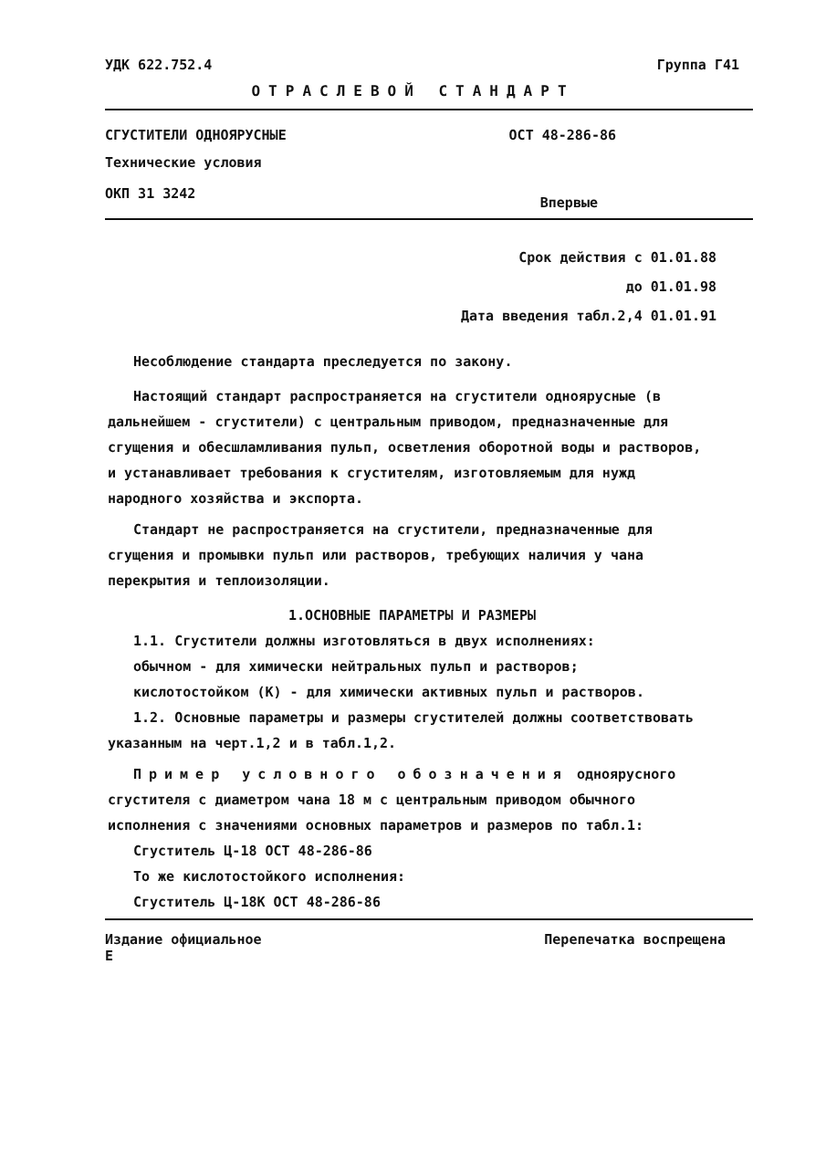УДК 622.752.4 Группа Г41
ОТРАСЛЕВОЙ СТАНДАРТ
СГУСТИТЕЛИ ОДНОЯРУСНЫЕ ОСТ 48-286-86
Технические условия
ОКП 31 3242 Впервые
Срок действия с 01.01.88
до 01.01.98
Дата введения табл.2,4 01.01.91
Несоблюдение стандарта преследуется по закону.
Настоящий стандарт распространяется на сгустители одноярусные (в дальнейшем - сгустители) с центральным приводом, предназначенные для сгущения и обесшламливания пульп, осветления оборотной воды и растворов, и устанавливает требования к сгустителям, изготовляемым для нужд народного хозяйства и экспорта.
Стандарт не распространяется на сгустители, предназначенные для сгущения и промывки пульп или растворов, требующих наличия у чана перекрытия и теплоизоляции.
1.ОСНОВНЫЕ ПАРАМЕТРЫ И РАЗМЕРЫ
1.1. Сгустители должны изготовляться в двух исполнениях:
обычном - для химически нейтральных пульп и растворов;
кислотостойком (К) - для химически активных пульп и растворов.
1.2. Основные параметры и размеры сгустителей должны соответствовать указанным на черт.1,2 и в табл.1,2.
Пример условного обозначения одноярусного сгустителя с диаметром чана 18 м с центральным приводом обычного исполнения с значениями основных параметров и размеров по табл.1:
Сгуститель Ц-18 ОСТ 48-286-86
То же кислотостойкого исполнения:
Сгуститель Ц-18К ОСТ 48-286-86
Издание официальное
Е Перепечатка воспрещена